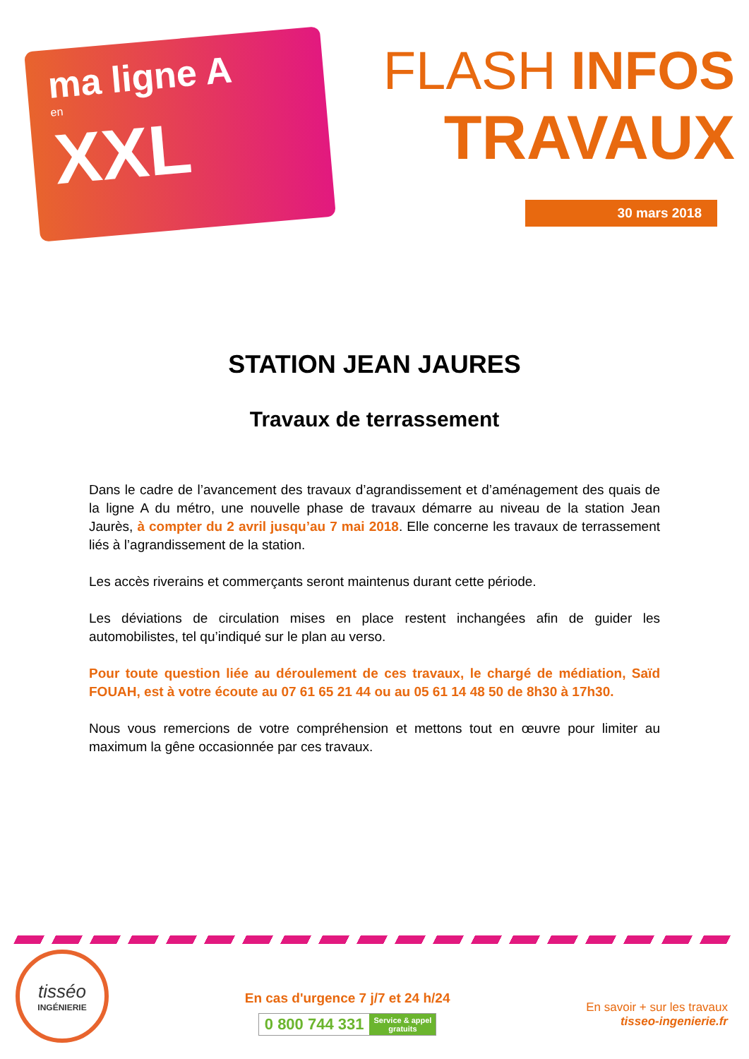ma ligne A
en
XXL
FLASH INFOS
TRAVAUX
30 mars 2018
STATION JEAN JAURES
Travaux de terrassement
Dans le cadre de l’avancement des travaux d’agrandissement et d’aménagement des quais de la ligne A du métro, une nouvelle phase de travaux démarre au niveau de la station Jean Jaurès, à compter du 2 avril jusqu’au 7 mai 2018. Elle concerne les travaux de terrassement liés à l’agrandissement de la station.
Les accès riverains et commerçants seront maintenus durant cette période.
Les déviations de circulation mises en place restent inchangées afin de guider les automobilistes, tel qu’indiqué sur le plan au verso.
Pour toute question liée au déroulement de ces travaux, le chargé de médiation, Saïd FOUAH, est à votre écoute au 07 61 65 21 44 ou au 05 61 14 48 50 de 8h30 à 17h30.
Nous vous remercions de votre compréhension et mettons tout en œuvre pour limiter au maximum la gêne occasionnée par ces travaux.
tisséo
INGÉNIERIE
En cas d'urgence 7 j/7 et 24 h/24
0 800 744 331 Service & appel
gratuits
En savoir + sur les travaux
tisseo-ingenierie.fr